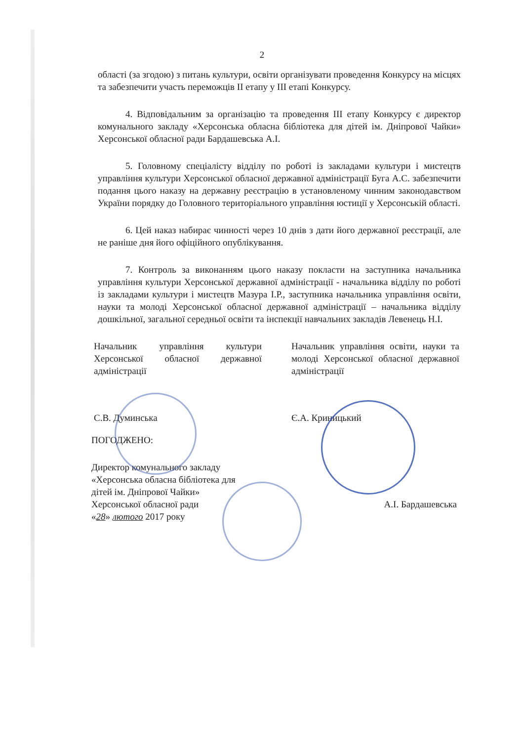2
області (за згодою) з питань культури, освіти організувати проведення Конкурсу на місцях та забезпечити участь переможців ІІ етапу у ІІІ етапі Конкурсу.
4. Відповідальним за організацію та проведення ІІІ етапу Конкурсу є директор комунального закладу «Херсонська обласна бібліотека для дітей ім. Дніпрової Чайки» Херсонської обласної ради Бардашевська А.І.
5. Головному спеціалісту відділу по роботі із закладами культури і мистецтв управління культури Херсонської обласної державної адміністрації Буга А.С. забезпечити подання цього наказу на державну реєстрацію в установленому чинним законодавством України порядку до Головного територіального управління юстиції у Херсонській області.
6. Цей наказ набирає чинності через 10 днів з дати його державної реєстрації, але не раніше дня його офіційного опублікування.
7. Контроль за виконанням цього наказу покласти на заступника начальника управління культури Херсонської державної адміністрації - начальника відділу по роботі із закладами культури і мистецтв Мазура І.Р., заступника начальника управління освіти, науки та молоді Херсонської обласної державної адміністрації – начальника відділу дошкільної, загальної середньої освіти та інспекції навчальних закладів Левенець Н.І.
Начальник управління культури Херсонської обласної державної адміністрації
С.В. Думинська
Начальник управління освіти, науки та молоді Херсонської обласної державної адміністрації
Є.А. Криницький
ПОГОДЖЕНО:
Директор комунального закладу
«Херсонська обласна бібліотека для
дітей ім. Дніпрової Чайки»
Херсонської обласної ради
«28» лютого 2017 року
А.І. Бардашевська